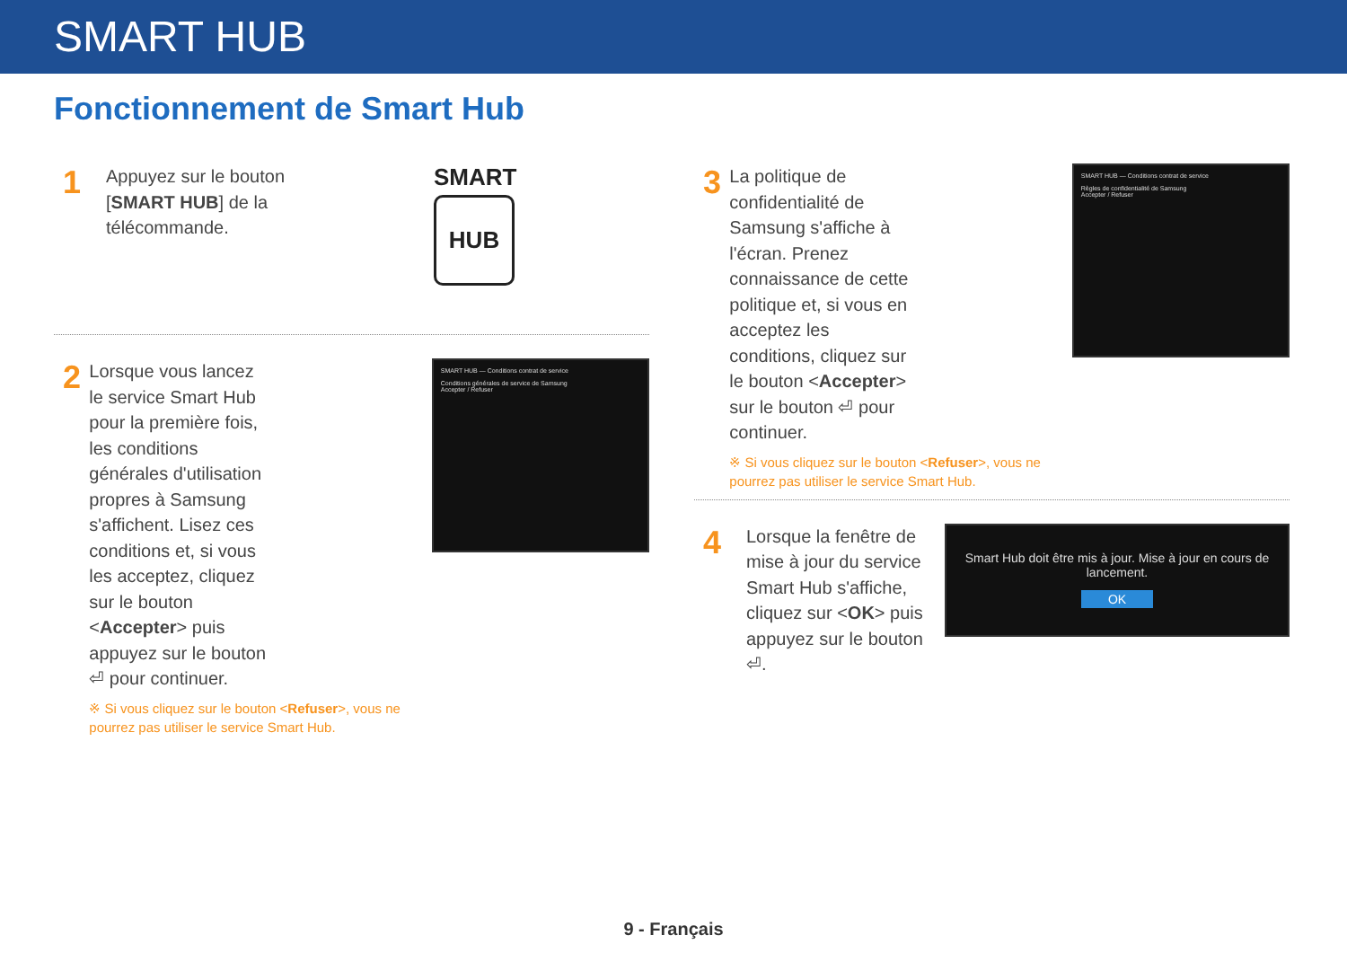SMART HUB
Fonctionnement de Smart Hub
1
Appuyez sur le bouton [SMART HUB] de la télécommande.
SMART
HUB
2
Lorsque vous lancez le service Smart Hub pour la première fois, les conditions générales d'utilisation propres à Samsung s'affichent. Lisez ces conditions et, si vous les acceptez, cliquez sur le bouton <Accepter> puis appuyez sur le bouton ⏎ pour continuer.
※ Si vous cliquez sur le bouton <Refuser>, vous ne pourrez pas utiliser le service Smart Hub.
SMART HUB — Conditions contrat de service
Conditions générales de service de Samsung
Accepter / Refuser
3
La politique de confidentialité de Samsung s'affiche à l'écran. Prenez connaissance de cette politique et, si vous en acceptez les conditions, cliquez sur le bouton <Accepter> sur le bouton ⏎ pour continuer.
※ Si vous cliquez sur le bouton <Refuser>, vous ne pourrez pas utiliser le service Smart Hub.
SMART HUB — Conditions contrat de service
Règles de confidentialité de Samsung
Accepter / Refuser
4
Lorsque la fenêtre de mise à jour du service Smart Hub s'affiche, cliquez sur <OK> puis appuyez sur le bouton ⏎.
Smart Hub doit être mis à jour. Mise à jour en cours de lancement.
OK
9 - Français